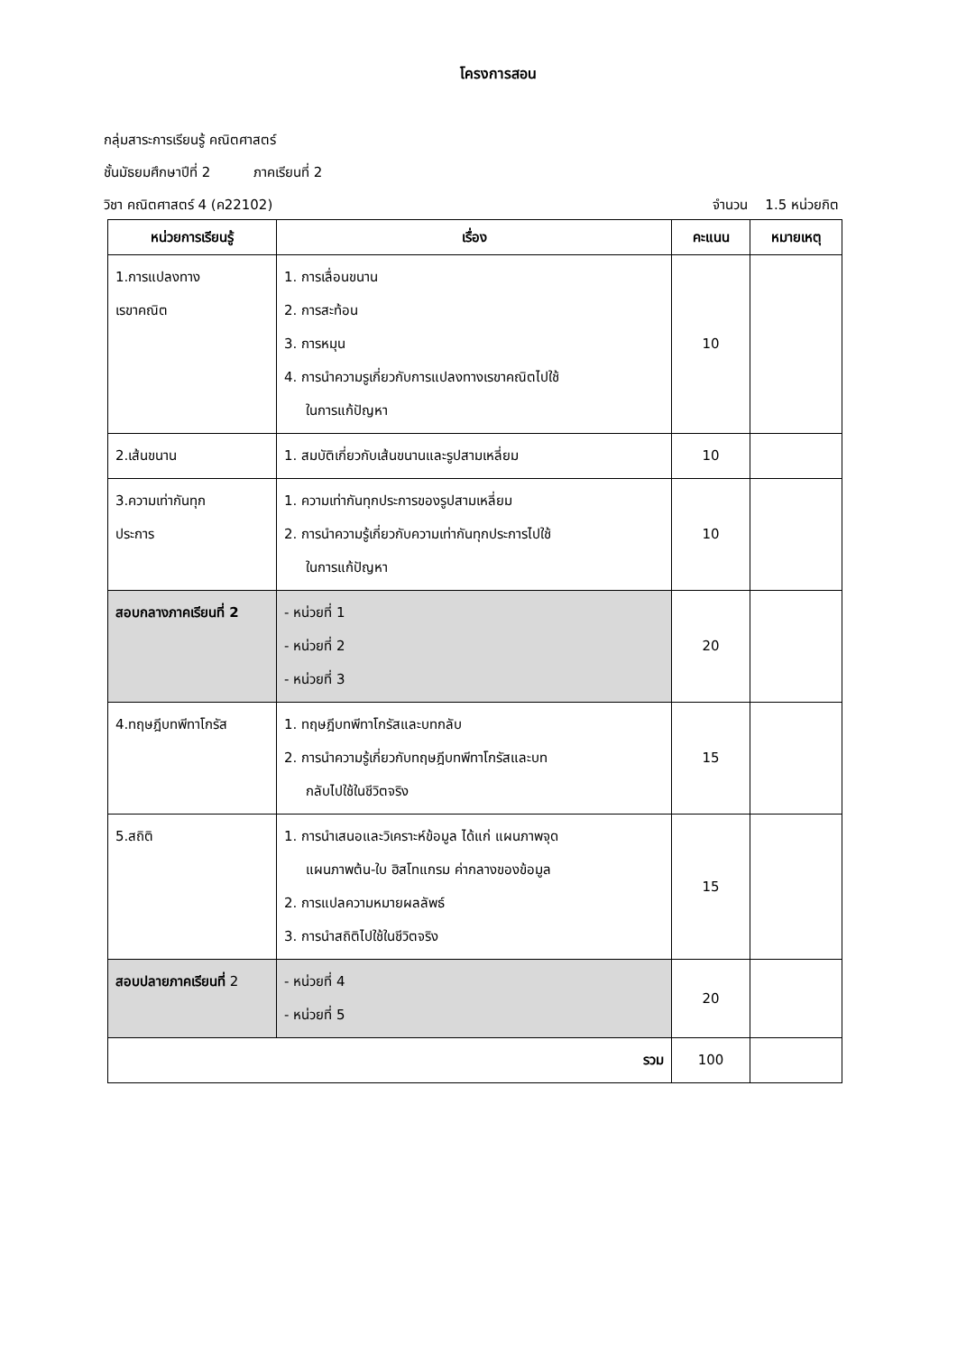โครงการสอน
กลุ่มสาระการเรียนรู้ คณิตศาสตร์
ชั้นมัธยมศึกษาปีที่ 2 ภาคเรียนที่ 2
วิชา คณิตศาสตร์ 4 (ค22102) จำนวน 1.5 หน่วยกิต
| หน่วยการเรียนรู้ | เรื่อง | คะแนน | หมายเหตุ |
| --- | --- | --- | --- |
| 1.การแปลงทาง เรขาคณิต | 1. การเลื่อนขนาน 2. การสะท้อน 3. การหมุน 4. การนำความรูเกี่ยวกับการแปลงทางเรขาคณิตไปใช้ ในการแก้ปัญหา | 10 | |
| 2.เส้นขนาน | 1. สมบัติเกี่ยวกับเส้นขนานและรูปสามเหลี่ยม | 10 | |
| 3.ความเท่ากันทุก ประการ | 1. ความเท่ากันทุกประการของรูปสามเหลี่ยม 2. การนำความรู้เกี่ยวกับความเท่ากันทุกประการไปใช้ ในการแก้ปัญหา | 10 | |
| สอบกลางภาคเรียนที่ 2 | - หน่วยที่ 1 - หน่วยที่ 2 - หน่วยที่ 3 | 20 | |
| 4.ทฤษฎีบทพีทาโกรัส | 1. ทฤษฎีบทพีทาโกรัสและบทกลับ 2. การนำความรู้เกี่ยวกับทฤษฎีบทพีทาโกรัสและบท กลับไปใช้ในชีวิตจริง | 15 | |
| 5.สถิติ | 1. การนำเสนอและวิเคราะห์ข้อมูล ได้แก่ แผนภาพจุด แผนภาพต้น-ใบ ฮิสโทแกรม ค่ากลางของข้อมูล 2. การแปลความหมายผลลัพธ์ 3. การนำสถิติไปใช้ในชีวิตจริง | 15 | |
| สอบปลายภาคเรียนที่ 2 | - หน่วยที่ 4 - หน่วยที่ 5 | 20 | |
| รวม | | 100 | |